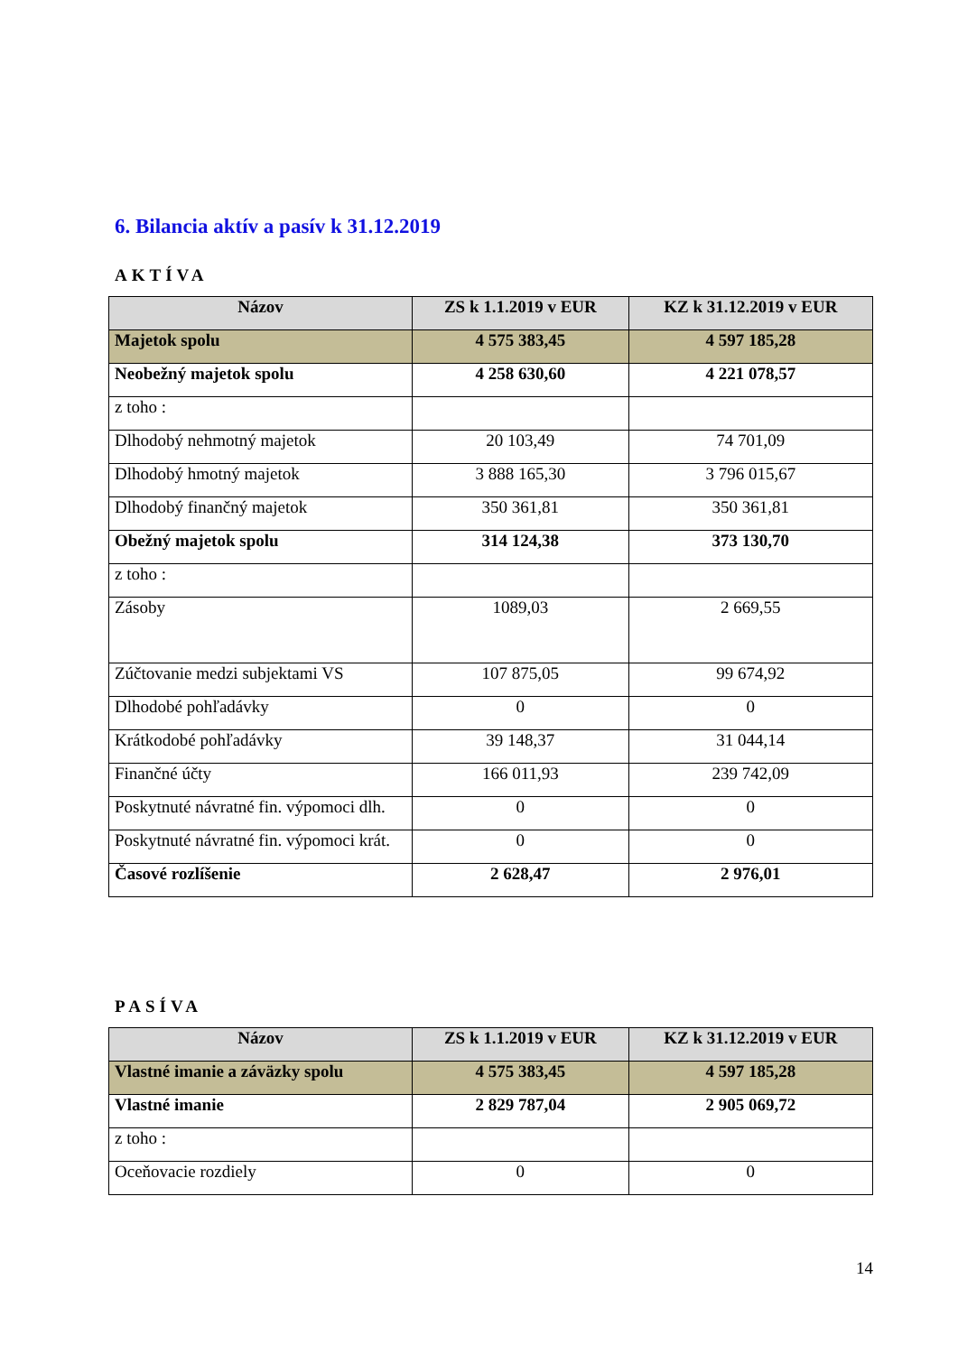6. Bilancia aktív a pasív k 31.12.2019
AKTÍVA
| Názov | ZS k 1.1.2019 v EUR | KZ k 31.12.2019 v EUR |
| --- | --- | --- |
| Majetok spolu | 4 575 383,45 | 4 597 185,28 |
| Neobežný majetok spolu | 4 258 630,60 | 4 221 078,57 |
| z toho : | | |
| Dlhodobý nehmotný majetok | 20 103,49 | 74 701,09 |
| Dlhodobý hmotný majetok | 3 888 165,30 | 3 796 015,67 |
| Dlhodobý finančný majetok | 350 361,81 | 350 361,81 |
| Obežný majetok spolu | 314 124,38 | 373 130,70 |
| z toho : | | |
| Zásoby | 1089,03 | 2 669,55 |
| Zúčtovanie medzi subjektami VS | 107 875,05 | 99 674,92 |
| Dlhodobé pohľadávky | 0 | 0 |
| Krátkodobé pohľadávky | 39 148,37 | 31 044,14 |
| Finančné účty | 166 011,93 | 239 742,09 |
| Poskytnuté návratné fin. výpomoci dlh. | 0 | 0 |
| Poskytnuté návratné fin. výpomoci krát. | 0 | 0 |
| Časové rozlíšenie | 2 628,47 | 2 976,01 |
PASÍVA
| Názov | ZS k 1.1.2019 v EUR | KZ k 31.12.2019 v EUR |
| --- | --- | --- |
| Vlastné imanie a záväzky spolu | 4 575 383,45 | 4 597 185,28 |
| Vlastné imanie | 2 829 787,04 | 2 905 069,72 |
| z toho : | | |
| Oceňovacie rozdiely | 0 | 0 |
14